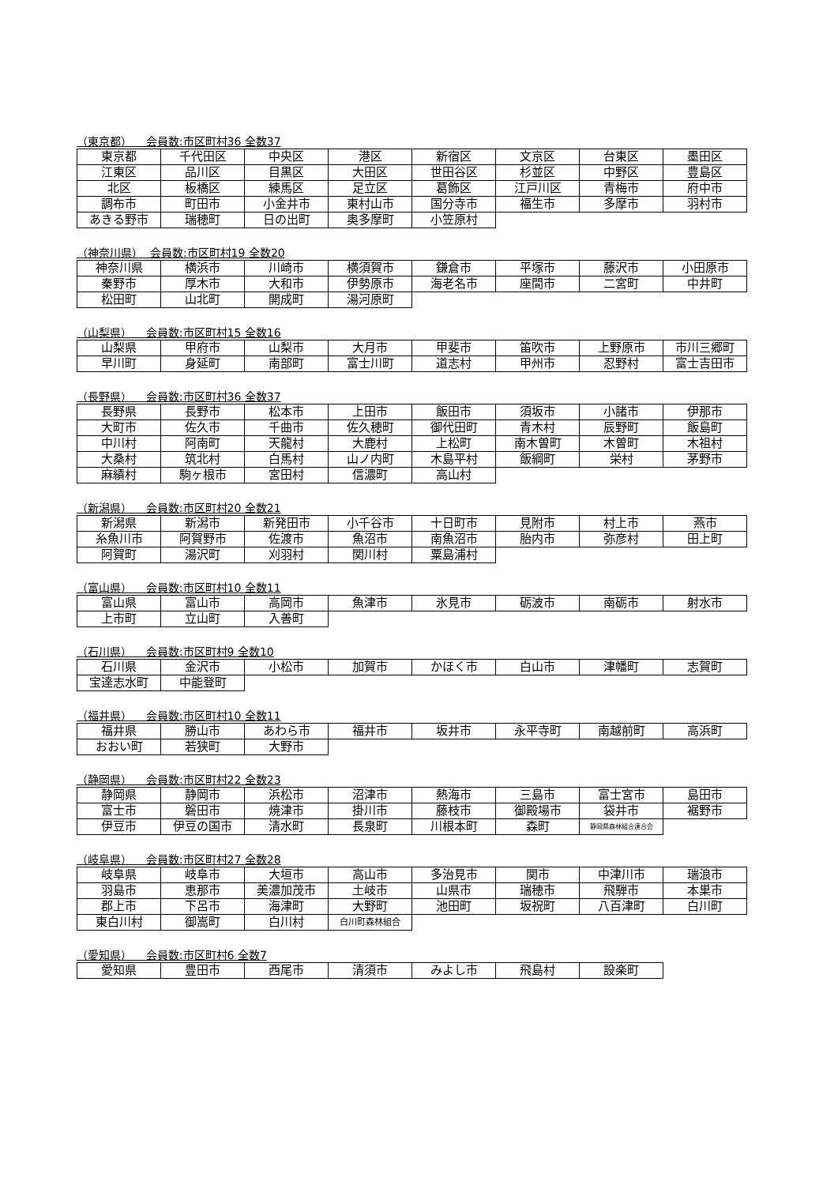（東京都） 会員数:市区町村36 全数37
| 東京都 | 千代田区 | 中央区 | 港区 | 新宿区 | 文京区 | 台東区 | 墨田区 |
| 江東区 | 品川区 | 目黒区 | 大田区 | 世田谷区 | 杉並区 | 中野区 | 豊島区 |
| 北区 | 板橋区 | 練馬区 | 足立区 | 葛飾区 | 江戸川区 | 青梅市 | 府中市 |
| 調布市 | 町田市 | 小金井市 | 東村山市 | 国分寺市 | 福生市 | 多摩市 | 羽村市 |
| あきる野市 | 瑞穂町 | 日の出町 | 奥多摩町 | 小笠原村 | | | |
（神奈川県） 会員数:市区町村19 全数20
| 神奈川県 | 横浜市 | 川崎市 | 横須賀市 | 鎌倉市 | 平塚市 | 藤沢市 | 小田原市 |
| 秦野市 | 厚木市 | 大和市 | 伊勢原市 | 海老名市 | 座間市 | 二宮町 | 中井町 |
| 松田町 | 山北町 | 開成町 | 湯河原町 | | | | |
（山梨県） 会員数:市区町村15 全数16
| 山梨県 | 甲府市 | 山梨市 | 大月市 | 甲斐市 | 笛吹市 | 上野原市 | 市川三郷町 |
| 早川町 | 身延町 | 南部町 | 富士川町 | 道志村 | 甲州市 | 忍野村 | 富士吉田市 |
（長野県） 会員数:市区町村36 全数37
| 長野県 | 長野市 | 松本市 | 上田市 | 飯田市 | 須坂市 | 小諸市 | 伊那市 |
| 大町市 | 佐久市 | 千曲市 | 佐久穂町 | 御代田町 | 青木村 | 辰野町 | 飯島町 |
| 中川村 | 阿南町 | 天龍村 | 大鹿村 | 上松町 | 南木曽町 | 木曽町 | 木祖村 |
| 大桑村 | 筑北村 | 白馬村 | 山ノ内町 | 木島平村 | 飯綱町 | 栄村 | 茅野市 |
| 麻績村 | 駒ヶ根市 | 宮田村 | 信濃町 | 高山村 | | | |
（新潟県） 会員数:市区町村20 全数21
| 新潟県 | 新潟市 | 新発田市 | 小千谷市 | 十日町市 | 見附市 | 村上市 | 燕市 |
| 糸魚川市 | 阿賀野市 | 佐渡市 | 魚沼市 | 南魚沼市 | 胎内市 | 弥彦村 | 田上町 |
| 阿賀町 | 湯沢町 | 刈羽村 | 関川村 | 粟島浦村 | | | |
（富山県） 会員数:市区町村10 全数11
| 富山県 | 富山市 | 高岡市 | 魚津市 | 氷見市 | 砺波市 | 南砺市 | 射水市 |
| 上市町 | 立山町 | 入善町 | | | | | |
（石川県） 会員数:市区町村9 全数10
| 石川県 | 金沢市 | 小松市 | 加賀市 | かほく市 | 白山市 | 津幡町 | 志賀町 |
| 宝達志水町 | 中能登町 | | | | | | |
（福井県） 会員数:市区町村10 全数11
| 福井県 | 勝山市 | あわら市 | 福井市 | 坂井市 | 永平寺町 | 南越前町 | 高浜町 |
| おおい町 | 若狭町 | 大野市 | | | | | |
（静岡県） 会員数:市区町村22 全数23
| 静岡県 | 静岡市 | 浜松市 | 沼津市 | 熱海市 | 三島市 | 富士宮市 | 島田市 |
| 富士市 | 磐田市 | 焼津市 | 掛川市 | 藤枝市 | 御殿場市 | 袋井市 | 裾野市 |
| 伊豆市 | 伊豆の国市 | 清水町 | 長泉町 | 川根本町 | 森町 | 静岡県森林組合連合会 | |
（岐阜県） 会員数:市区町村27 全数28
| 岐阜県 | 岐阜市 | 大垣市 | 高山市 | 多治見市 | 関市 | 中津川市 | 瑞浪市 |
| 羽島市 | 恵那市 | 美濃加茂市 | 土岐市 | 山県市 | 瑞穂市 | 飛騨市 | 本巣市 |
| 郡上市 | 下呂市 | 海津町 | 大野町 | 池田町 | 坂祝町 | 八百津町 | 白川町 |
| 東白川村 | 御嵩町 | 白川村 | 白川町森林組合 | | | | |
（愛知県） 会員数:市区町村6 全数7
| 愛知県 | 豊田市 | 西尾市 | 清須市 | みよし市 | 飛島村 | 設楽町 | |